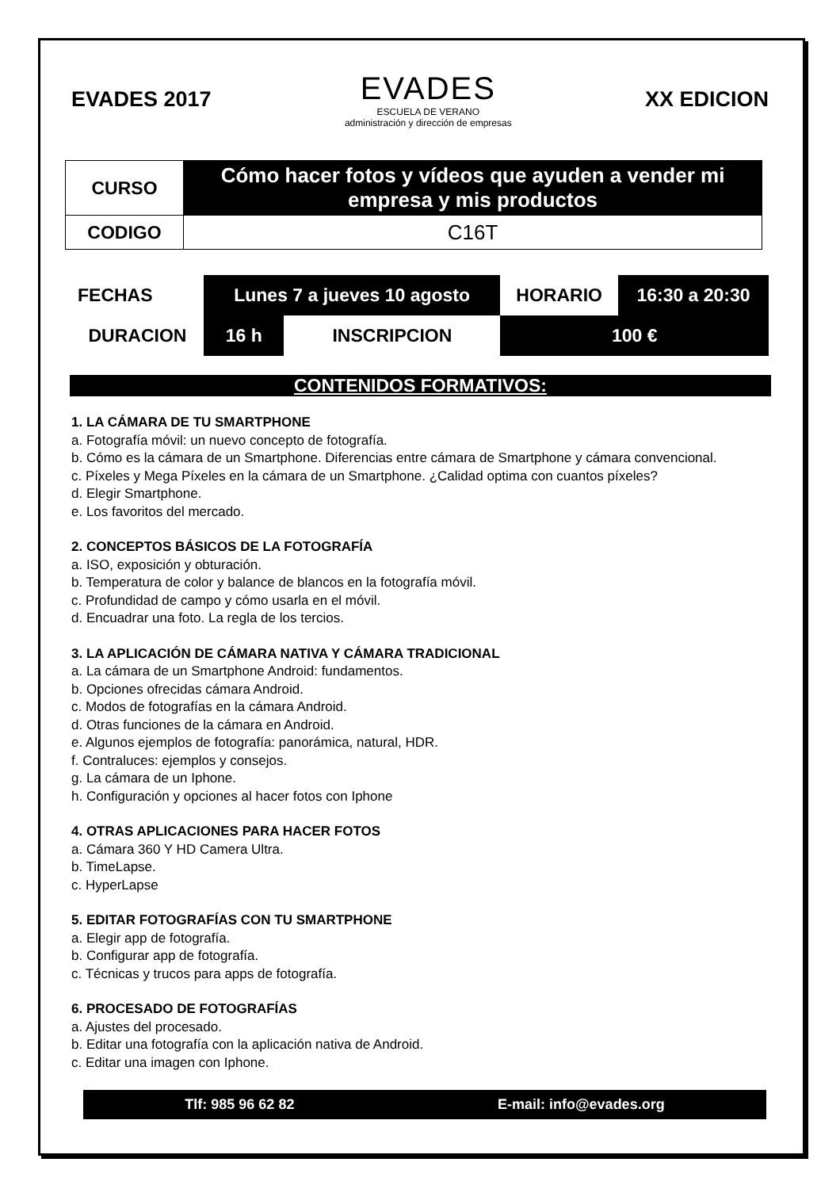EVADES 2017
EVADES
ESCUELA DE VERANO
administración y dirección de empresas
XX EDICION
| CURSO | Cómo hacer fotos y vídeos que ayuden a vender mi empresa y mis productos |
| CODIGO | C16T |
| FECHAS | Lunes 7 a jueves 10 agosto | | HORARIO | 16:30 a 20:30 |
| DURACION | 16 h | INSCRIPCION | 100 € | |
CONTENIDOS FORMATIVOS:
1. LA CÁMARA DE TU SMARTPHONE
a. Fotografía móvil: un nuevo concepto de fotografía.
b. Cómo es la cámara de un Smartphone. Diferencias entre cámara de Smartphone y cámara convencional.
c. Píxeles y Mega Píxeles en la cámara de un Smartphone. ¿Calidad optima con cuantos píxeles?
d. Elegir Smartphone.
e. Los favoritos del mercado.
2. CONCEPTOS BÁSICOS DE LA FOTOGRAFÍA
a. ISO, exposición y obturación.
b. Temperatura de color y balance de blancos en la fotografía móvil.
c. Profundidad de campo y cómo usarla en el móvil.
d. Encuadrar una foto. La regla de los tercios.
3. LA APLICACIÓN DE CÁMARA NATIVA Y CÁMARA TRADICIONAL
a. La cámara de un Smartphone Android: fundamentos.
b. Opciones ofrecidas cámara Android.
c. Modos de fotografías en la cámara Android.
d. Otras funciones de la cámara en Android.
e. Algunos ejemplos de fotografía: panorámica, natural, HDR.
f. Contraluces: ejemplos y consejos.
g. La cámara de un Iphone.
h. Configuración y opciones al hacer fotos con Iphone
4. OTRAS APLICACIONES PARA HACER FOTOS
a. Cámara 360 Y HD Camera Ultra.
b. TimeLapse.
c. HyperLapse
5. EDITAR FOTOGRAFÍAS CON TU SMARTPHONE
a. Elegir app de fotografía.
b. Configurar app de fotografía.
c. Técnicas y trucos para apps de fotografía.
6. PROCESADO DE FOTOGRAFÍAS
a. Ajustes del procesado.
b. Editar una fotografía con la aplicación nativa de Android.
c. Editar una imagen con Iphone.
Tlf: 985 96 62 82 E-mail: info@evades.org